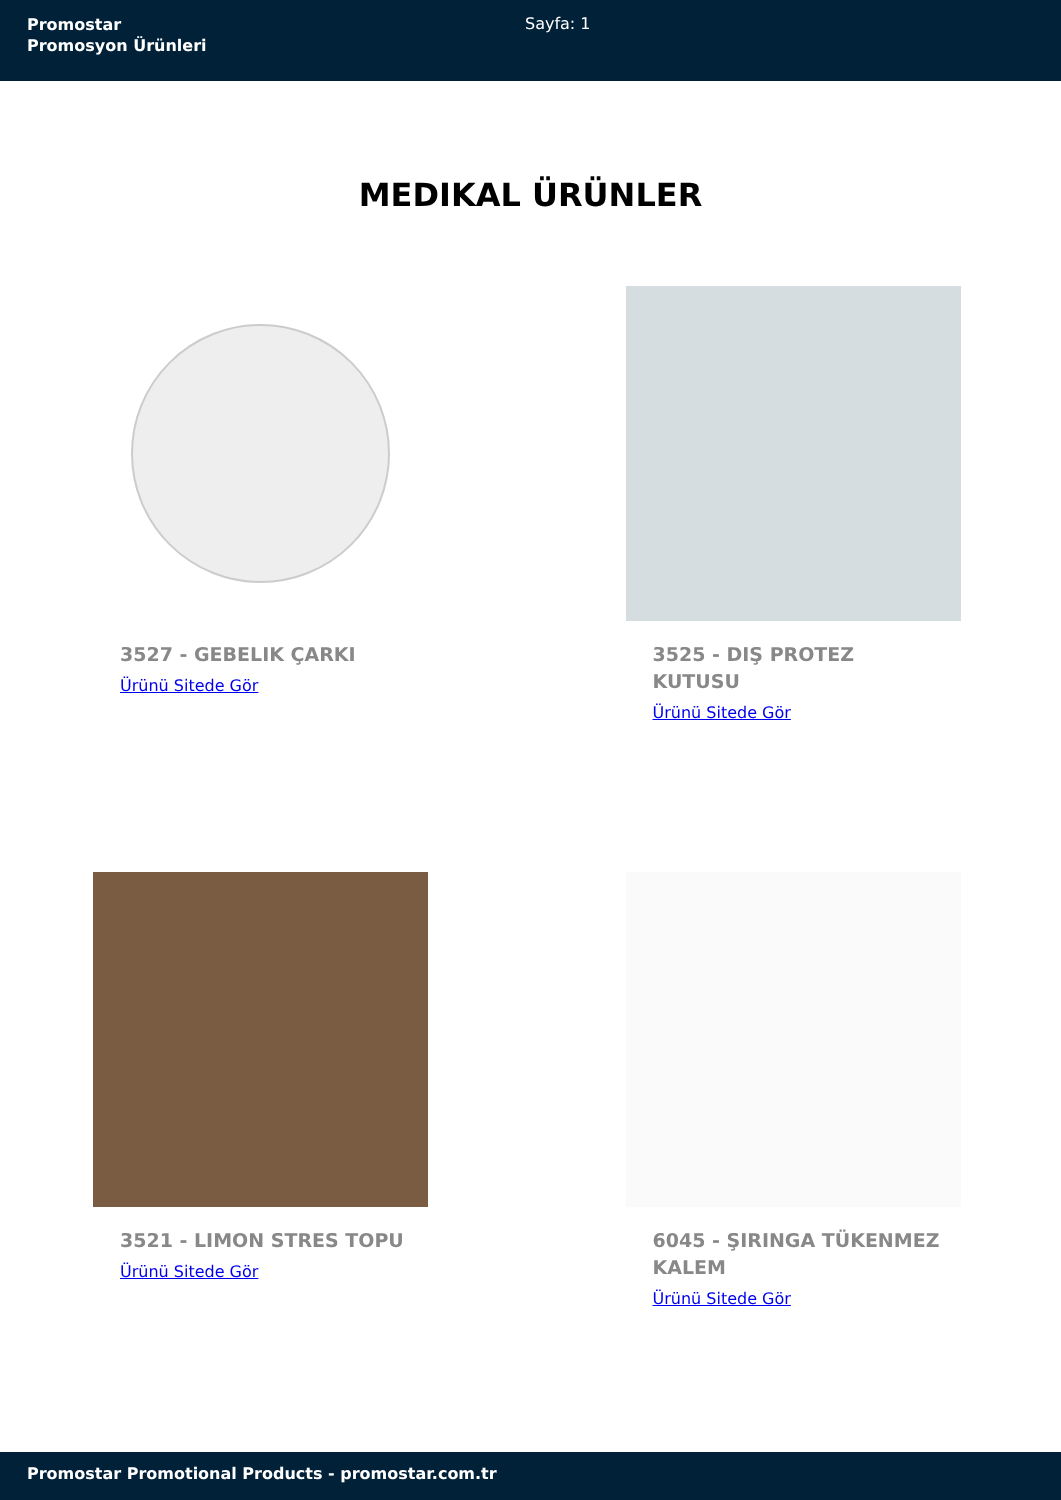Promostar
Promosyon Ürünleri
Sayfa: 1
MEDIKAL ÜRÜNLER
3527 - GEBELIK ÇARKI
Ürünü Sitede Gör
3525 - DIŞ PROTEZ KUTUSU
Ürünü Sitede Gör
3521 - LIMON STRES TOPU
Ürünü Sitede Gör
6045 - ŞIRINGA TÜKENMEZ KALEM
Ürünü Sitede Gör
Promostar Promotional Products - promostar.com.tr